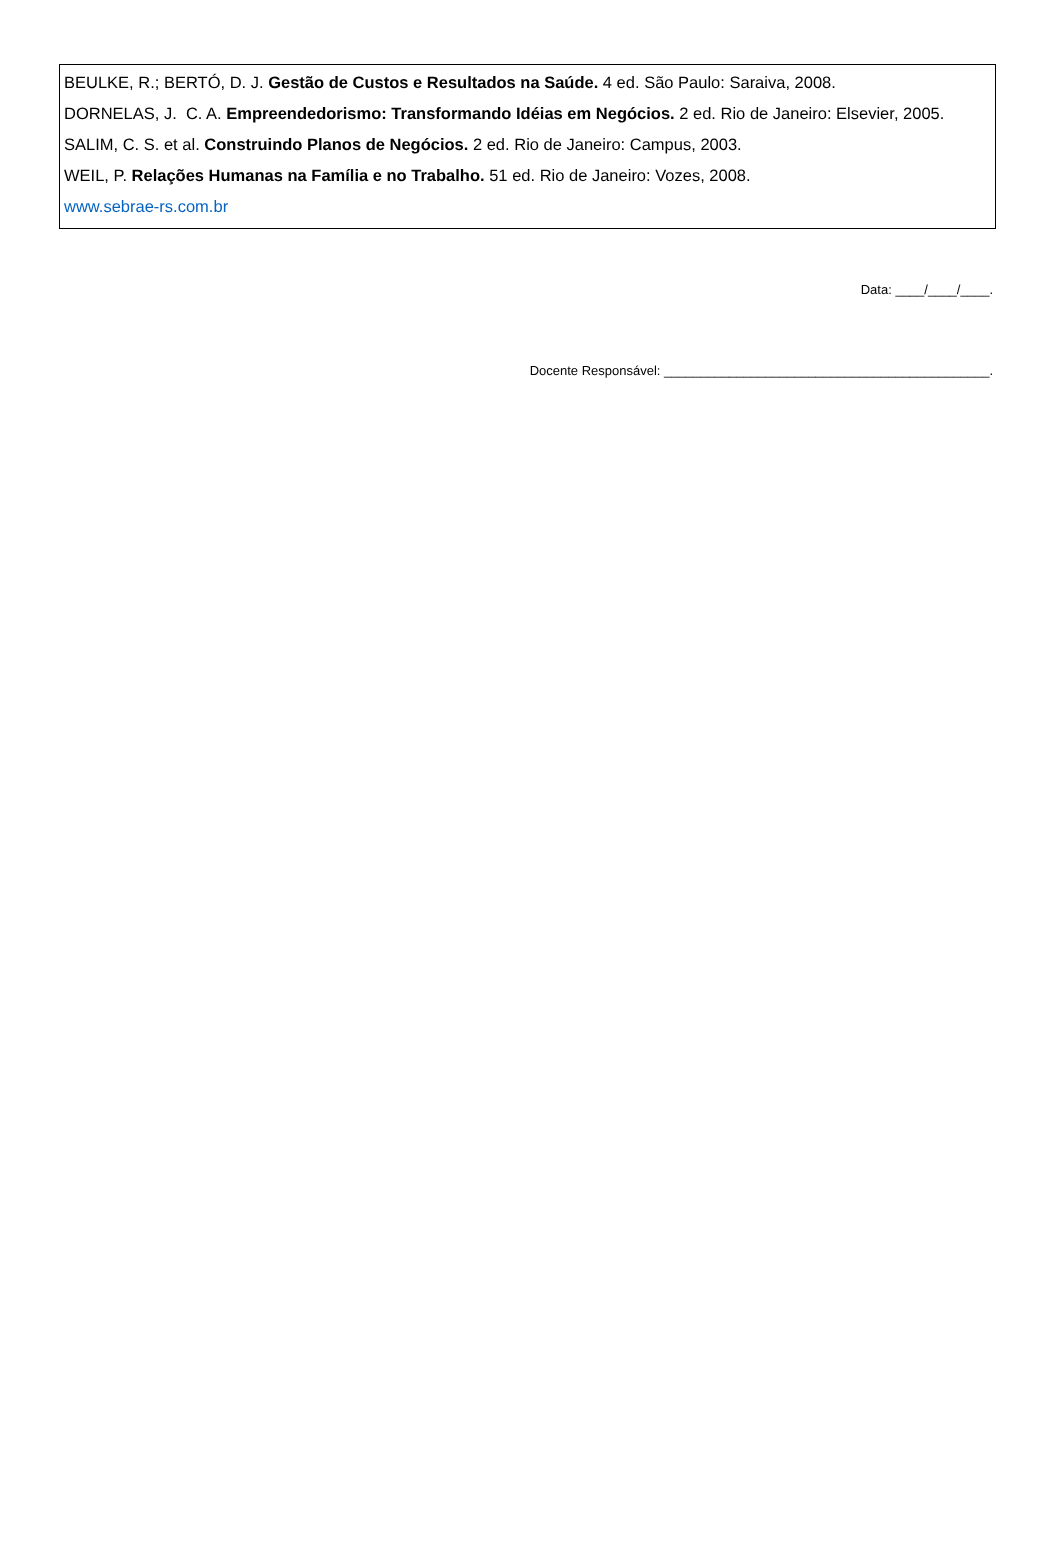BEULKE, R.; BERTÓ, D. J. Gestão de Custos e Resultados na Saúde. 4 ed. São Paulo: Saraiva, 2008.
DORNELAS, J. C. A. Empreendedorismo: Transformando Idéias em Negócios. 2 ed. Rio de Janeiro: Elsevier, 2005.
SALIM, C. S. et al. Construindo Planos de Negócios. 2 ed. Rio de Janeiro: Campus, 2003.
WEIL, P. Relações Humanas na Família e no Trabalho. 51 ed. Rio de Janeiro: Vozes, 2008.
www.sebrae-rs.com.br
Data: ____/____/____.
Docente Responsável: _____________________________________________.